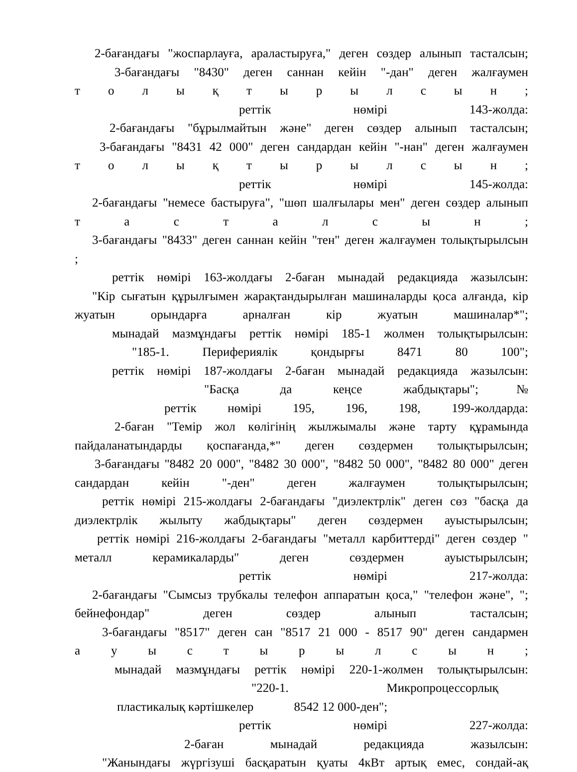2-бағандағы "жоспарлауға, араластыруға," деген сөздер алынып тасталсын;
3-бағандағы "8430" деген саннан кейін "-дан" деген жалғаумен
т о л ы қ т ы р ы л с ы н ;
реттік нөмірі 143-жолда:
2-бағандағы "бұрылмайтын және" деген сөздер алынып тасталсын;
3-бағандағы "8431 42 000" деген сандардан кейін "-нан" деген жалғаумен
т о л ы қ т ы р ы л с ы н ;
реттік нөмірі 145-жолда:
2-бағандағы "немесе бастыруға", "шөп шалғылары мен" деген сөздер алынып
т а с т а л с ы н ;
3-бағандағы "8433" деген саннан кейін "тен" деген жалғаумен толықтырылсын
;
реттік нөмірі 163-жолдағы 2-баған мынадай редакцияда жазылсын:
"Кір сығатын құрылғымен жарақтандырылған машиналарды қоса алғанда, кір
жуатын орындарға арналған кір жуатын машиналар*";
мынадай мазмұндағы реттік нөмірі 185-1 жолмен толықтырылсын:
"185-1. Перифериялік қондырғы 8471 80 100";
реттік нөмірі 187-жолдағы 2-баған мынадай редакцияда жазылсын:
"Басқа да кеңсе жабдықтары";№
реттік нөмірі 195, 196, 198, 199-жолдарда:
2-баған "Темір жол көлігінің жылжымалы және тарту құрамында
пайдаланатындарды қоспағанда,*" деген сөздермен толықтырылсын;
3-бағандағы "8482 20 000", "8482 30 000", "8482 50 000", "8482 80 000" деген
сандардан кейін "-ден" деген жалғаумен толықтырылсын;
реттік нөмірі 215-жолдағы 2-бағандағы "диэлектрлік" деген сөз "басқа да
диэлектрлік жылыту жабдықтары" деген сөздермен ауыстырылсын;
реттік нөмірі 216-жолдағы 2-бағандағы "металл карбиттерді" деген сөздер "
металл керамикаларды" деген сөздермен ауыстырылсын;
реттік нөмірі 217-жолда:
2-бағандағы "Сымсыз трубкалы телефон аппаратын қоса," "телефон және", ";
бейнефондар" деген сөздер алынып тасталсын;
3-бағандағы "8517" деген сан "8517 21 000 - 8517 90" деген сандармен
а у ы с т ы р ы л с ы н ;
мынадай мазмұндағы реттік нөмірі 220-1-жолмен толықтырылсын:
"220-1. Микропроцессорлық
пластикалық кәртішкелер 8542 12 000-ден";
реттік нөмірі 227-жолда:
2-баған мынадай редакцияда жазылсын:
"Жанындағы жүргізуші басқаратын қуаты 4кВт артық емес, сондай-ақ